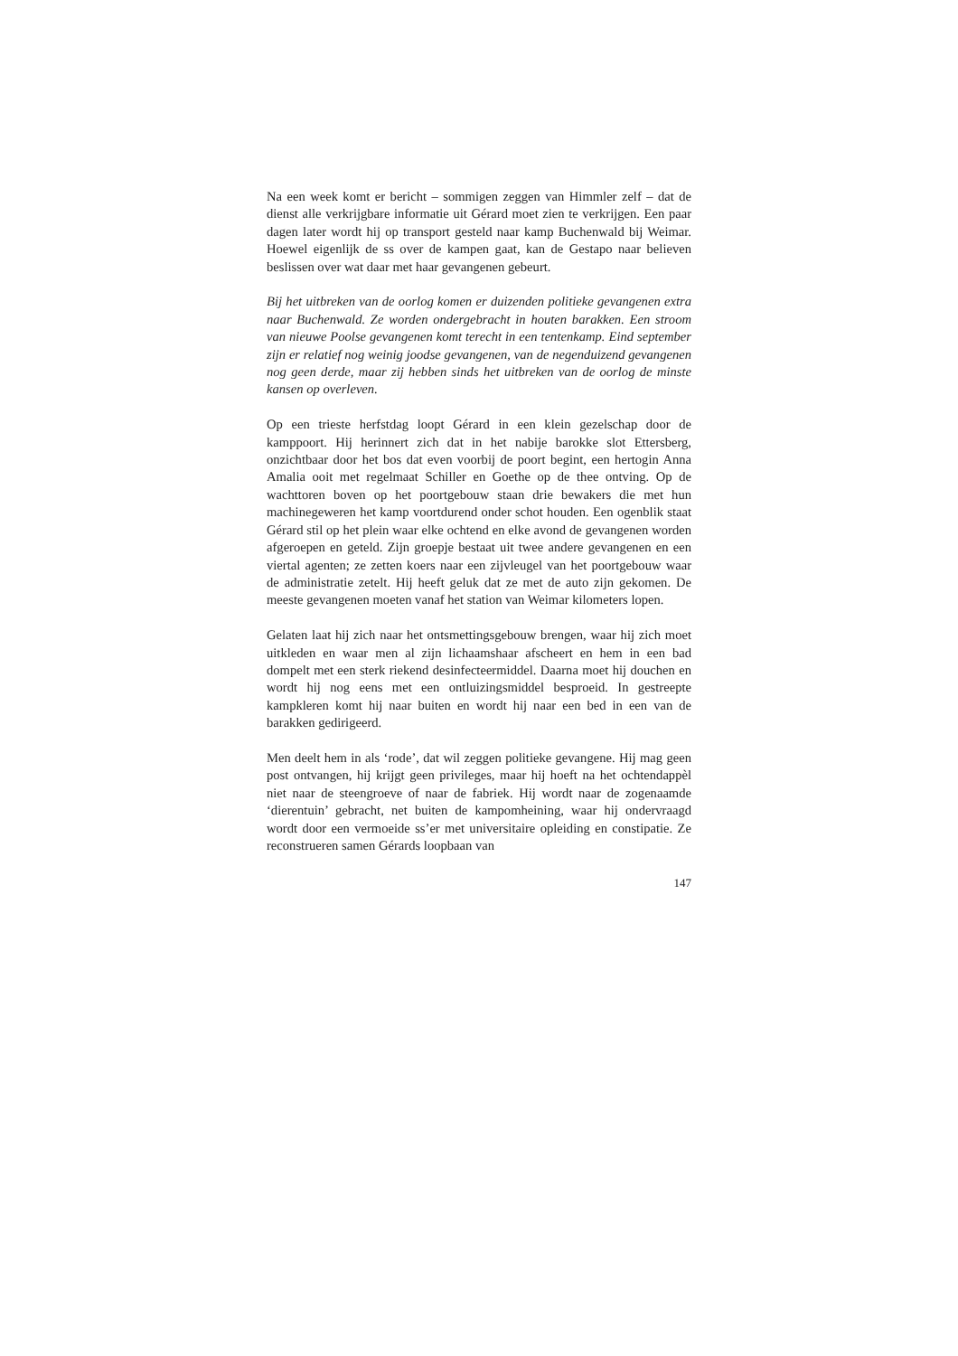Na een week komt er bericht – sommigen zeggen van Himmler zelf – dat de dienst alle verkrijgbare informatie uit Gérard moet zien te verkrijgen. Een paar dagen later wordt hij op transport gesteld naar kamp Buchenwald bij Weimar. Hoewel eigenlijk de ss over de kampen gaat, kan de Gestapo naar believen beslissen over wat daar met haar gevangenen gebeurt.
Bij het uitbreken van de oorlog komen er duizenden politieke gevangenen extra naar Buchenwald. Ze worden ondergebracht in houten barakken. Een stroom van nieuwe Poolse gevangenen komt terecht in een tentenkamp. Eind september zijn er relatief nog weinig joodse gevangenen, van de negenduizend gevangenen nog geen derde, maar zij hebben sinds het uitbreken van de oorlog de minste kansen op overleven.
Op een trieste herfstdag loopt Gérard in een klein gezelschap door de kamppoort. Hij herinnert zich dat in het nabije barokke slot Ettersberg, onzichtbaar door het bos dat even voorbij de poort begint, een hertogin Anna Amalia ooit met regelmaat Schiller en Goethe op de thee ontving. Op de wachttoren boven op het poortgebouw staan drie bewakers die met hun machinegeweren het kamp voortdurend onder schot houden. Een ogenblik staat Gérard stil op het plein waar elke ochtend en elke avond de gevangenen worden afgeroepen en geteld. Zijn groepje bestaat uit twee andere gevangenen en een viertal agenten; ze zetten koers naar een zijvleugel van het poortgebouw waar de administratie zetelt. Hij heeft geluk dat ze met de auto zijn gekomen. De meeste gevangenen moeten vanaf het station van Weimar kilometers lopen.
Gelaten laat hij zich naar het ontsmettingsgebouw brengen, waar hij zich moet uitkleden en waar men al zijn lichaamshaar afscheert en hem in een bad dompelt met een sterk riekend desinfecteermiddel. Daarna moet hij douchen en wordt hij nog eens met een ontluizingsmiddel besproeid. In gestreepte kampkleren komt hij naar buiten en wordt hij naar een bed in een van de barakken gedirigeerd.
Men deelt hem in als ‘rode’, dat wil zeggen politieke gevangene. Hij mag geen post ontvangen, hij krijgt geen privileges, maar hij hoeft na het ochtendappèl niet naar de steengroeve of naar de fabriek. Hij wordt naar de zogenaamde ‘dierentuin’ gebracht, net buiten de kampomheining, waar hij ondervraagd wordt door een vermoeide ss’er met universitaire opleiding en constipatie. Ze reconstrueren samen Gérards loopbaan van
147